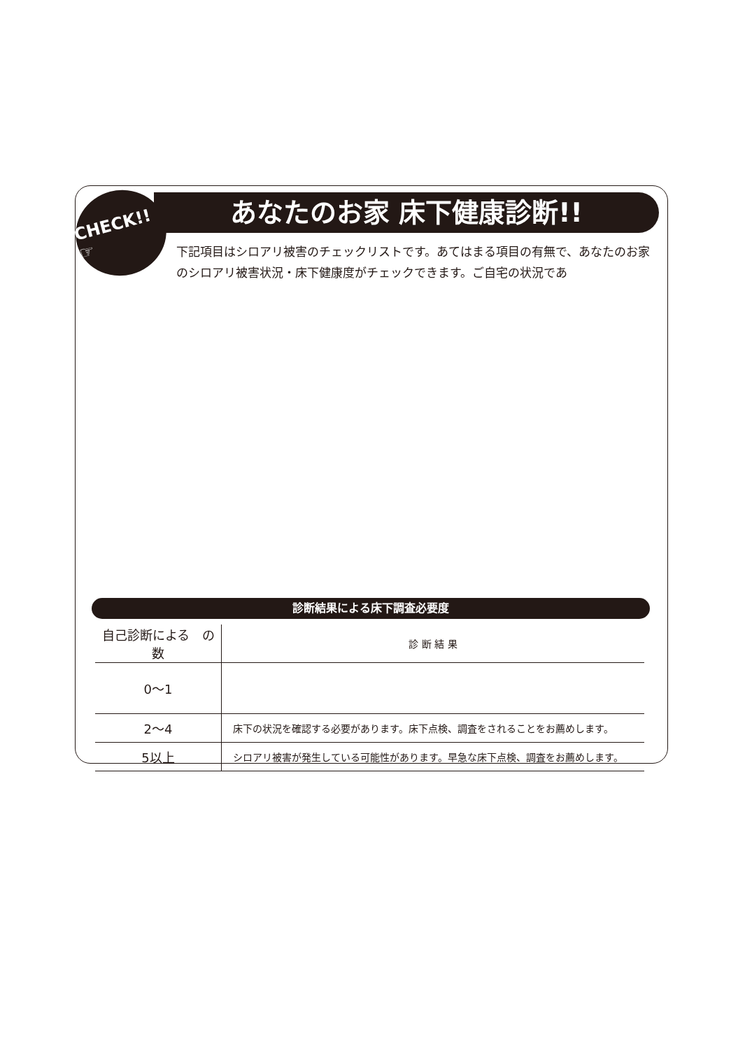CHECK!! ☞
あなたのお家 床下健康診断!!
下記項目はシロアリ被害のチェックリストです。あてはまる項目の有無で、あなたのお家のシロアリ被害状況・床下健康度がチェックできます。ご自宅の状況であ
診断結果による床下調査必要度
| 自己診断による の数 | 診 断 結 果 |
| --- | --- |
| 0〜1 | |
| 2〜4 | 床下の状況を確認する必要があります。床下点検、調査をされることをお薦めします。 |
| 5以上 | シロアリ被害が発生している可能性があります。早急な床下点検、調査をお薦めします。 |